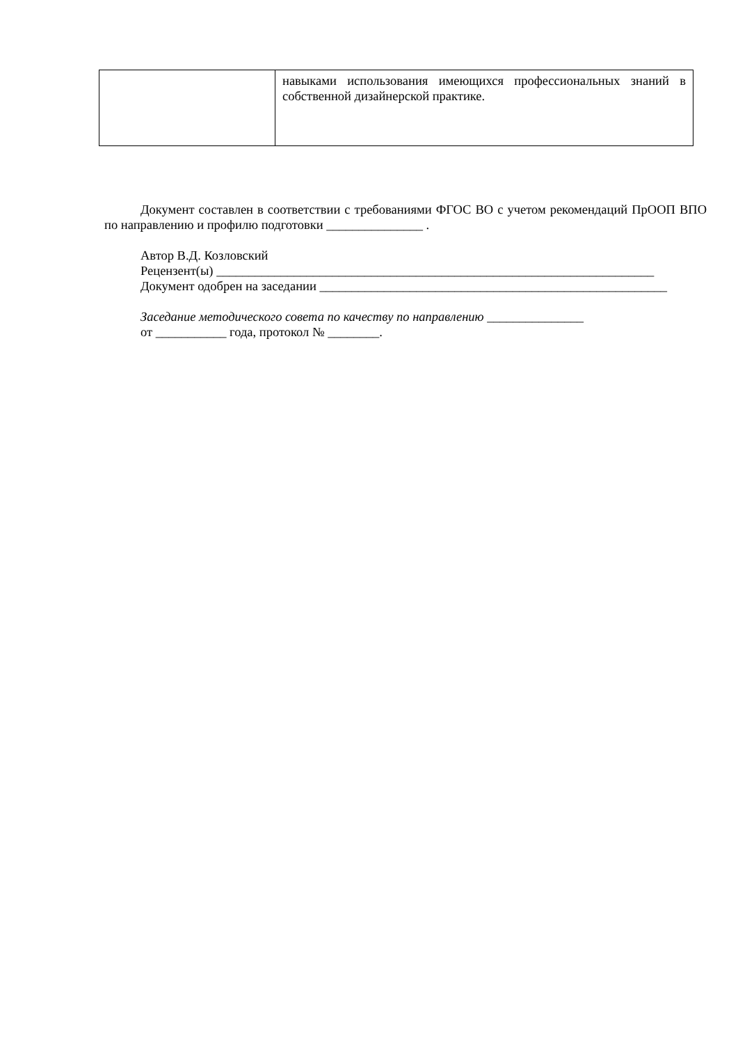| | навыками использования имеющихся профессиональных знаний в собственной дизайнерской практике. |
Документ составлен в соответствии с требованиями ФГОС ВО с учетом рекомендаций ПрООП ВПО по направлению и профилю подготовки _______________ .
Автор В.Д. Козловский
Рецензент(ы) ____________________________________________________________________
Документ одобрен на заседании ______________________________________________________
Заседание методического совета по качеству по направлению _______________
от ___________ года, протокол № ________.